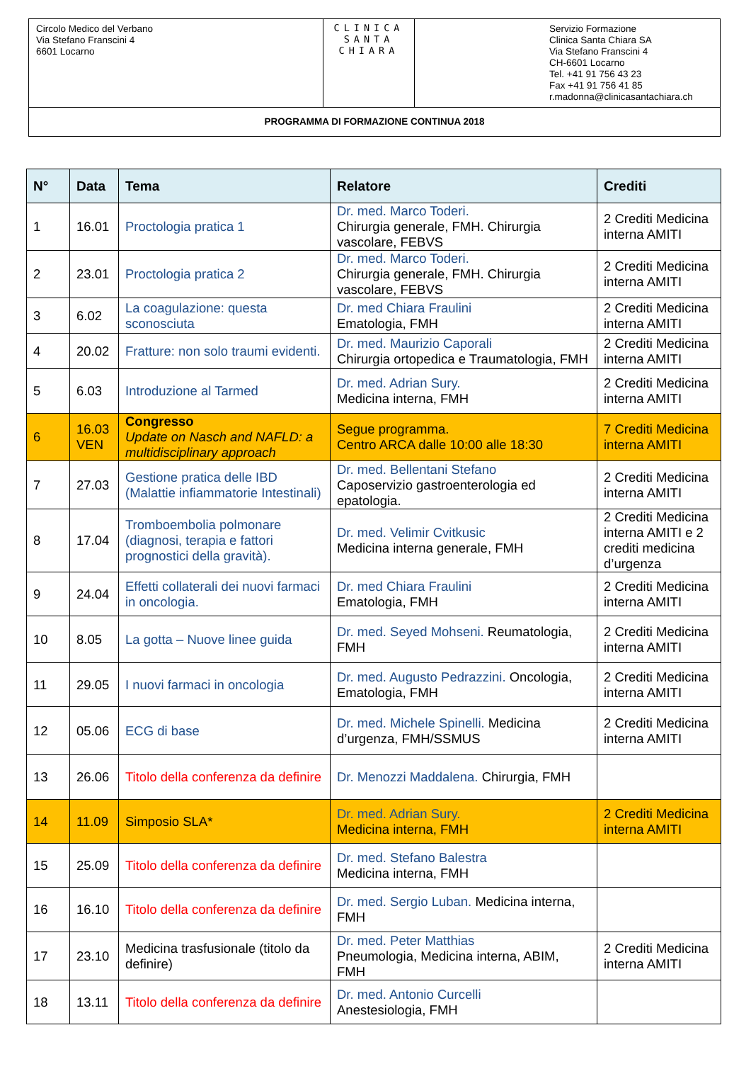| Circolo Medico del Verbano Via Stefano Franscini 4 6601 Locarno | CLINICA SANTA CHIARA | Servizio Formazione Clinica Santa Chiara SA Via Stefano Franscini 4 CH-6601 Locarno Tel. +41 91 756 43 23 Fax +41 91 756 41 85 r.madonna@clinicasantachiara.ch |
| PROGRAMMA DI FORMAZIONE CONTINUA 2018 | | |
| N° | Data | Tema | Relatore | Crediti |
| --- | --- | --- | --- | --- |
| 1 | 16.01 | Proctologia pratica 1 | Dr. med. Marco Toderi. Chirurgia generale, FMH. Chirurgia vascolare, FEBVS | 2 Crediti Medicina interna AMITI |
| 2 | 23.01 | Proctologia pratica 2 | Dr. med. Marco Toderi. Chirurgia generale, FMH. Chirurgia vascolare, FEBVS | 2 Crediti Medicina interna AMITI |
| 3 | 6.02 | La coagulazione: questa sconosciuta | Dr. med Chiara Fraulini Ematologia, FMH | 2 Crediti Medicina interna AMITI |
| 4 | 20.02 | Fratture: non solo traumi evidenti. | Dr. med. Maurizio Caporali Chirurgia ortopedica e Traumatologia, FMH | 2 Crediti Medicina interna AMITI |
| 5 | 6.03 | Introduzione al Tarmed | Dr. med. Adrian Sury. Medicina interna, FMH | 2 Crediti Medicina interna AMITI |
| 6 | 16.03 VEN | Congresso Update on Nasch and NAFLD: a multidisciplinary approach | Segue programma. Centro ARCA dalle 10:00 alle 18:30 | 7 Crediti Medicina interna AMITI |
| 7 | 27.03 | Gestione pratica delle IBD (Malattie infiammatorie Intestinali) | Dr. med. Bellentani Stefano Caposervizio gastroenterologia ed epatologia. | 2 Crediti Medicina interna AMITI |
| 8 | 17.04 | Tromboembolia polmonare (diagnosi, terapia e fattori prognostici della gravità). | Dr. med. Velimir Cvitkusic Medicina interna generale, FMH | 2 Crediti Medicina interna AMITI e 2 crediti medicina d’urgenza |
| 9 | 24.04 | Effetti collaterali dei nuovi farmaci in oncologia. | Dr. med Chiara Fraulini Ematologia, FMH | 2 Crediti Medicina interna AMITI |
| 10 | 8.05 | La gotta – Nuove linee guida | Dr. med. Seyed Mohseni. Reumatologia, FMH | 2 Crediti Medicina interna AMITI |
| 11 | 29.05 | I nuovi farmaci in oncologia | Dr. med. Augusto Pedrazzini. Oncologia, Ematologia, FMH | 2 Crediti Medicina interna AMITI |
| 12 | 05.06 | ECG di base | Dr. med. Michele Spinelli. Medicina d’urgenza, FMH/SSMUS | 2 Crediti Medicina interna AMITI |
| 13 | 26.06 | Titolo della conferenza da definire | Dr. Menozzi Maddalena. Chirurgia, FMH | |
| 14 | 11.09 | Simposio SLA* | Dr. med. Adrian Sury. Medicina interna, FMH | 2 Crediti Medicina interna AMITI |
| 15 | 25.09 | Titolo della conferenza da definire | Dr. med. Stefano Balestra Medicina interna, FMH | |
| 16 | 16.10 | Titolo della conferenza da definire | Dr. med. Sergio Luban. Medicina interna, FMH | |
| 17 | 23.10 | Medicina trasfusionale (titolo da definire) | Dr. med. Peter Matthias Pneumologia, Medicina interna, ABIM, FMH | 2 Crediti Medicina interna AMITI |
| 18 | 13.11 | Titolo della conferenza da definire | Dr. med. Antonio Curcelli Anestesiologia, FMH | |